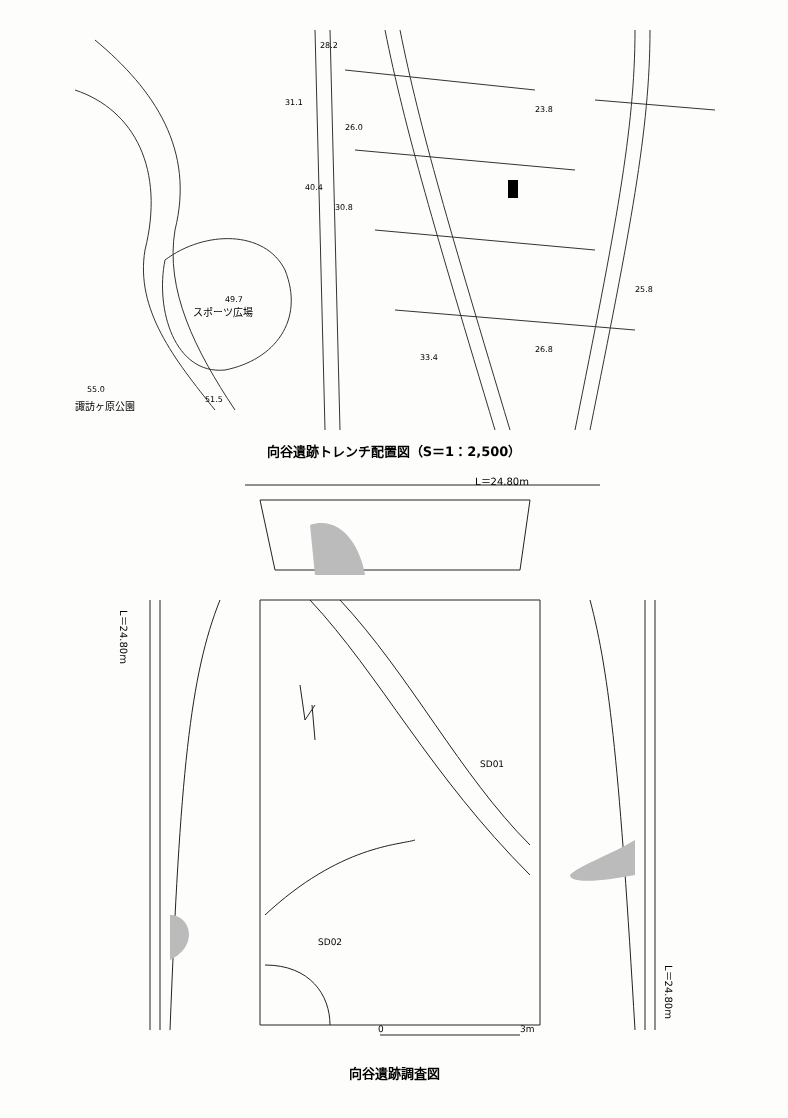28.2
31.1
26.0
40.4
30.8
23.8
25.8
49.7
スポーツ広場
33.4
26.8
55.0
諏訪ヶ原公園
51.5
向谷遺跡トレンチ配置図（S＝1：2,500）
L＝24.80m
L＝24.80m
L＝24.80m
SD01
SD02
0
3m
向谷遺跡調査図